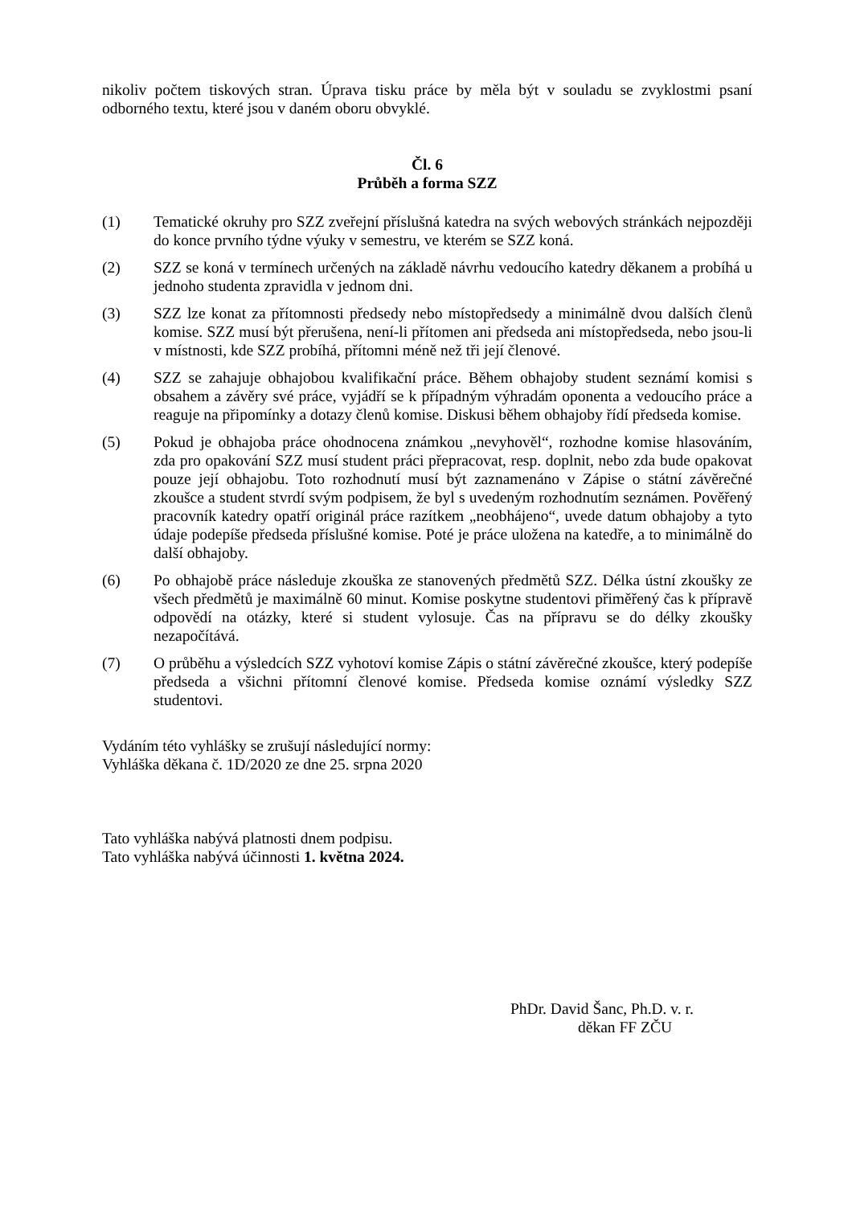nikoliv počtem tiskových stran. Úprava tisku práce by měla být v souladu se zvyklostmi psaní odborného textu, které jsou v daném oboru obvyklé.
Čl. 6
Průběh a forma SZZ
(1) Tematické okruhy pro SZZ zveřejní příslušná katedra na svých webových stránkách nejpozději do konce prvního týdne výuky v semestru, ve kterém se SZZ koná.
(2) SZZ se koná v termínech určených na základě návrhu vedoucího katedry děkanem a probíhá u jednoho studenta zpravidla v jednom dni.
(3) SZZ lze konat za přítomnosti předsedy nebo místopředsedy a minimálně dvou dalších členů komise. SZZ musí být přerušena, není-li přítomen ani předseda ani místopředseda, nebo jsou-li v místnosti, kde SZZ probíhá, přítomni méně než tři její členové.
(4) SZZ se zahajuje obhajobou kvalifikační práce. Během obhajoby student seznámí komisi s obsahem a závěry své práce, vyjádří se k případným výhradám oponenta a vedoucího práce a reaguje na připomínky a dotazy členů komise. Diskusi během obhajoby řídí předseda komise.
(5) Pokud je obhajoba práce ohodnocena známkou „nevyhověl“, rozhodne komise hlasováním, zda pro opakování SZZ musí student práci přepracovat, resp. doplnit, nebo zda bude opakovat pouze její obhajobu. Toto rozhodnutí musí být zaznamenáno v Zápise o státní závěrečné zkoušce a student stvrdí svým podpisem, že byl s uvedeným rozhodnutím seznámen. Pověřený pracovník katedry opatří originál práce razítkem „neobhájeno“, uvede datum obhajoby a tyto údaje podepíše předseda příslušné komise. Poté je práce uložena na katedře, a to minimálně do další obhajoby.
(6) Po obhajobě práce následuje zkouška ze stanovených předmětů SZZ. Délka ústní zkoušky ze všech předmětů je maximálně 60 minut. Komise poskytne studentovi přiměřený čas k přípravě odpovědí na otázky, které si student vylosuje. Čas na přípravu se do délky zkoušky nezapočítává.
(7) O průběhu a výsledcích SZZ vyhotoví komise Zápis o státní závěrečné zkoušce, který podepíše předseda a všichni přítomní členové komise. Předseda komise oznámí výsledky SZZ studentovi.
Vydáním této vyhlášky se zrušují následující normy:
Vyhláška děkana č. 1D/2020 ze dne 25. srpna 2020
Tato vyhláška nabývá platnosti dnem podpisu.
Tato vyhláška nabývá účinnosti 1. května 2024.
PhDr. David Šanc, Ph.D. v. r.
děkan FF ZČU